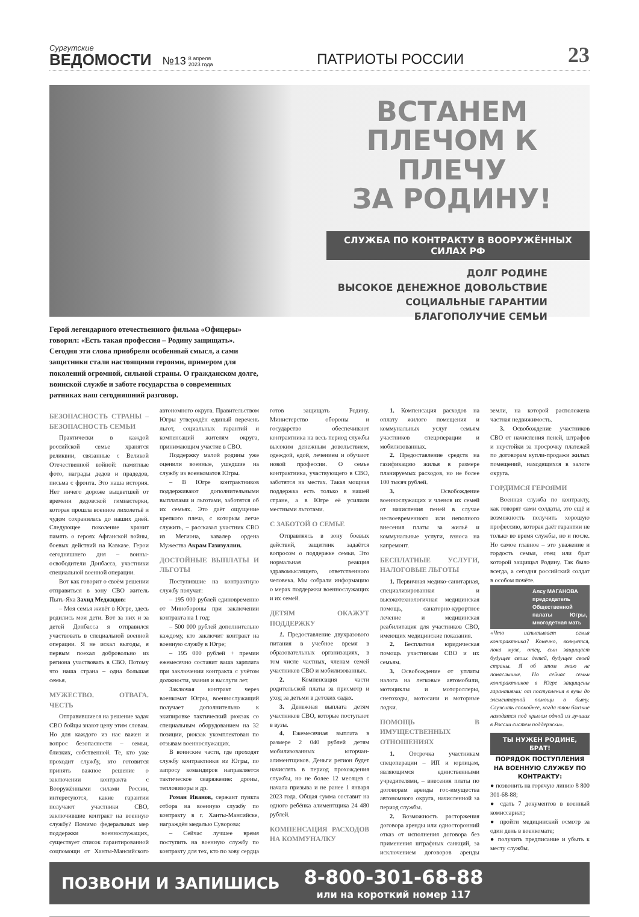Сургутские
ВЕДОМОСТИ
№13
8 апреля
2023 года
ПАТРИОТЫ РОССИИ
23
ВСТАНЕМ
ПЛЕЧОМ К ПЛЕЧУ
ЗА РОДИНУ!
СЛУЖБА ПО КОНТРАКТУ В ВООРУЖЁННЫХ СИЛАХ РФ
ДОЛГ РОДИНЕ
ВЫСОКОЕ ДЕНЕЖНОЕ ДОВОЛЬСТВИЕ
СОЦИАЛЬНЫЕ ГАРАНТИИ
БЛАГОПОЛУЧИЕ СЕМЬИ
Герой легендарного отечественного фильма «Офицеры» говорил: «Есть такая профессия – Родину защищать». Сегодня эти слова приобрели особенный смысл, а сами защитники стали настоящими героями, примером для поколений огромной, сильной страны. О гражданском долге, воинской службе и заботе государства о современных ратниках наш сегодняшний разговор.
БЕЗОПАСНОСТЬ СТРАНЫ – БЕЗОПАСНОСТЬ СЕМЬИ
Практически в каждой российской семье хранятся реликвии, связанные с Великой Отечественной войной: памятные фото, награды дедов и прадедов, письма с фронта. Это наша история. Нет ничего дороже выцветшей от времени дедовской гимнастерки, которая прошла военное лихолетьё и чудом сохранилась до наших дней. Следующее поколение хранит память о героях Афганской войны, боевых действий на Кавказе. Герои сегодняшнего дня – воины-освободители Донбасса, участники специальной военной операции.
Вот как говорит о своём решении отправиться в зону СВО житель Пыть-Яха Захид Меджидов:
– Моя семья живёт в Югре, здесь родились мои дети. Вот за них и за детей Донбасса я отправился участвовать в специальной военной операции. Я не искал выгоды, я первым поехал добровольно из региона участвовать в СВО. Потому что наша страна – одна большая семья.
МУЖЕСТВО. ОТВАГА. ЧЕСТЬ
Отправившиеся на решение задач СВО бойцы знают цену этим словам. Но для каждого из нас важен и вопрос безопасности – семьи, близких, собственной. Те, кто уже проходит службу, кто готовится принять важное решение о заключении контракта с Вооружёнными силами России, интересуются, какие гарантии получают участники СВО, заключившие контракт на военную службу? Помимо федеральных мер поддержки военнослужащих, существует список гарантированной соцпомощи от Ханты-Мансийского автономного округа. Правительством Югры утверждён единый перечень льгот, социальных гарантий и компенсаций жителям округа, принимающим участие в СВО.
Поддержку малой родины уже оценили военные, ушедшие на службу из военкоматов Югры.
– В Югре контрактников поддерживают дополнительными выплатами и льготами, заботятся об их семьях. Это даёт ощущение крепкого плеча, с которым легче служить, – рассказал участник СВО из Мегиона, кавалер ордена Мужества Акрам Газизуллин.
ДОСТОЙНЫЕ ВЫПЛАТЫ И ЛЬГОТЫ
Поступившие на контрактную службу получат:
– 195 000 рублей единовременно от Минобороны при заключении контракта на 1 год;
– 500 000 рублей дополнительно каждому, кто заключит контракт на военную службу в Югре;
– 195 000 рублей + премии ежемесячно составит ваша зарплата при заключении контракта с учётом должности, звания и выслуги лет.
Заключая контракт через военкомат Югры, военнослужащий получает дополнительно к экипировке тактический рюкзак со специальным оборудованием на 32 позиции, рюкзак укомплектован по отзывам военнослужащих.
В воинские части, где проходят службу контрактники из Югры, по запросу командиров направляется тактическое снаряжение: дроны, тепловизоры и др.
Роман Иванов, сержант пункта отбора на военную службу по контракту в г. Ханты-Мансийске, награждён медалью Суворова:
– Сейчас лучшее время поступить на военную службу по контракту для тех, кто по зову сердца готов защищать Родину. Министерство обороны и государство обеспечивают контрактника на весь период службы высоким денежным довольствием, одеждой, едой, лечением и обучают новой профессии. О семье контрактника, участвующего в СВО, заботятся на местах. Такая мощная поддержка есть только в нашей стране, а в Югре её усилили местными льготами.
С ЗАБОТОЙ О СЕМЬЕ
Отправляясь в зону боевых действий, защитник задаётся вопросом о поддержке семьи. Это нормальная реакция здравомыслящего, ответственного человека. Мы собрали информацию о мерах поддержки военнослужащих и их семей.
ДЕТЯМ ОКАЖУТ ПОДДЕРЖКУ
1. Предоставление двухразового питания в учебное время в образовательных организациях, в том числе частных, членам семей участников СВО и мобилизованных.
2. Компенсация части родительской платы за присмотр и уход за детьми в детских садах.
3. Денежная выплата детям участников СВО, которые поступают в вузы.
4. Ежемесячная выплата в размере 2 040 рублей детям мобилизованных югорчан-алиментщиков. Деньги регион будет начислять в период прохождения службы, но не более 12 месяцев с начала призыва и не ранее 1 января 2023 года. Общая сумма составит на одного ребёнка алиментщика 24 480 рублей.
КОМПЕНСАЦИЯ РАСХОДОВ НА КОММУНАЛКУ
1. Компенсация расходов на оплату жилого помещения и коммунальных услуг семьям участников спецоперации и мобилизованных.
2. Предоставление средств на газификацию жилья в размере планируемых расходов, но не более 100 тысяч рублей.
3. Освобождение военнослужащих и членов их семей от начисления пеней в случае несвоевременного или неполного внесения платы за жильё и коммунальные услуги, взноса на капремонт.
БЕСПЛАТНЫЕ УСЛУГИ, НАЛОГОВЫЕ ЛЬГОТЫ
1. Первичная медико-санитарная, специализированная и высокотехнологичная медицинская помощь, санаторно-курортное лечение и медицинская реабилитация для участников СВО, имеющих медицинские показания.
2. Бесплатная юридическая помощь участникам СВО и их семьям.
3. Освобождение от уплаты налога на легковые автомобили, мотоциклы и мотороллеры, снегоходы, мотосани и моторные лодки.
ПОМОЩЬ В ИМУЩЕСТВЕННЫХ ОТНОШЕНИЯХ
1. Отсрочка участникам спецоперации – ИП и юрлицам, являющимся единственными учредителями, – внесения платы по договорам аренды гос-имущества автономного округа, начисленной за период службы.
2. Возможность расторжения договора аренды или односторонний отказ от исполнения договора без применения штрафных санкций, за исключением договоров аренды земли, на которой расположена частная недвижимость.
3. Освобождение участников СВО от начисления пеней, штрафов и неустойки за просрочку платежей по договорам купли-продажи жилых помещений, находящихся в залоге округа.
ГОРДИМСЯ ГЕРОЯМИ
Военная служба по контракту, как говорят сами солдаты, это ещё и возможность получить хорошую профессию, которая даёт гарантии не только во время службы, но и после. Но самое главное – это уважение и гордость семьи, отец или брат которой защищал Родину. Так было всегда, а сегодня российский солдат в особом почёте.
Алсу МАГАНОВА
председатель Общественной палаты Югры, многодетная мать
«Что испытывает семья контрактника? Конечно, волнуется, пока муж, отец, сын защищает будущее своих детей, будущее своей страны. Я об этом знаю не понаслышке. Но сейчас семьи контрактников в Югре защищены гарантиями: от поступления в вузы до элементарной помощи в быту. Служить спокойнее, когда твои близкие находятся под крылом одной из лучших в России систем поддержки».
ТЫ НУЖЕН РОДИНЕ, БРАТ!
ПОРЯДОК ПОСТУПЛЕНИЯ
НА ВОЕННУЮ СЛУЖБУ ПО КОНТРАКТУ:
● позвонить на горячую линию 8 800 301-68-88;
● сдать 7 документов в военный комиссариат;
● пройти медицинский осмотр за один день в военкомате;
● получить предписание и убыть к месту службы.
ПОЗВОНИ И ЗАПИШИСЬ
8-800-301-68-88
или на короткий номер 117